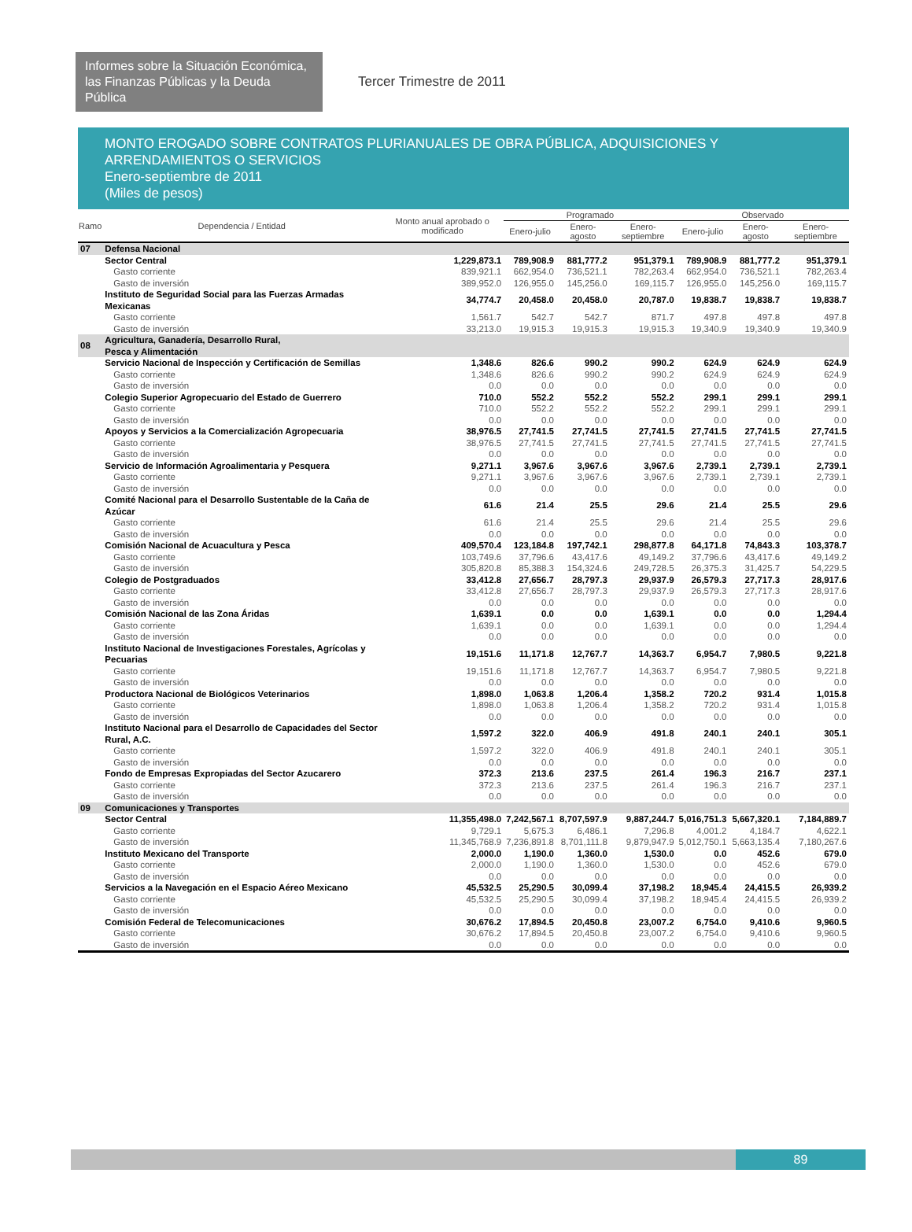Informes sobre la Situación Económica, las Finanzas Públicas y la Deuda Pública
Tercer Trimestre de 2011
MONTO EROGADO SOBRE CONTRATOS PLURIANUALES DE OBRA PÚBLICA, ADQUISICIONES Y ARRENDAMIENTOS O SERVICIOS
Enero-septiembre de 2011
(Miles de pesos)
| Ramo | Dependencia / Entidad | Monto anual aprobado o modificado | Programado | | | Observado | | |
| --- | --- | --- | --- | --- | --- | --- | --- | --- |
| | | | Enero-julio | Enero-agosto | Enero-septiembre | Enero-julio | Enero-agosto | Enero-septiembre |
| 07 | Defensa Nacional | | | | | | | |
| | Sector Central | 1,229,873.1 | 789,908.9 | 881,777.2 | 951,379.1 | 789,908.9 | 881,777.2 | 951,379.1 |
| | Gasto corriente | 839,921.1 | 662,954.0 | 736,521.1 | 782,263.4 | 662,954.0 | 736,521.1 | 782,263.4 |
| | Gasto de inversión | 389,952.0 | 126,955.0 | 145,256.0 | 169,115.7 | 126,955.0 | 145,256.0 | 169,115.7 |
| | Instituto de Seguridad Social para las Fuerzas Armadas Mexicanas | 34,774.7 | 20,458.0 | 20,458.0 | 20,787.0 | 19,838.7 | 19,838.7 | 19,838.7 |
| | Gasto corriente | 1,561.7 | 542.7 | 542.7 | 871.7 | 497.8 | 497.8 | 497.8 |
| | Gasto de inversión | 33,213.0 | 19,915.3 | 19,915.3 | 19,915.3 | 19,340.9 | 19,340.9 | 19,340.9 |
| 08 | Agricultura, Ganadería, Desarrollo Rural, Pesca y Alimentación | | | | | | | |
| | Servicio Nacional de Inspección y Certificación de Semillas | 1,348.6 | 826.6 | 990.2 | 990.2 | 624.9 | 624.9 | 624.9 |
| | Gasto corriente | 1,348.6 | 826.6 | 990.2 | 990.2 | 624.9 | 624.9 | 624.9 |
| | Gasto de inversión | 0.0 | 0.0 | 0.0 | 0.0 | 0.0 | 0.0 | 0.0 |
| | Colegio Superior Agropecuario del Estado de Guerrero | 710.0 | 552.2 | 552.2 | 552.2 | 299.1 | 299.1 | 299.1 |
| | Gasto corriente | 710.0 | 552.2 | 552.2 | 552.2 | 299.1 | 299.1 | 299.1 |
| | Gasto de inversión | 0.0 | 0.0 | 0.0 | 0.0 | 0.0 | 0.0 | 0.0 |
| | Apoyos y Servicios a la Comercialización Agropecuaria | 38,976.5 | 27,741.5 | 27,741.5 | 27,741.5 | 27,741.5 | 27,741.5 | 27,741.5 |
| | Gasto corriente | 38,976.5 | 27,741.5 | 27,741.5 | 27,741.5 | 27,741.5 | 27,741.5 | 27,741.5 |
| | Gasto de inversión | 0.0 | 0.0 | 0.0 | 0.0 | 0.0 | 0.0 | 0.0 |
| | Servicio de Información Agroalimentaria y Pesquera | 9,271.1 | 3,967.6 | 3,967.6 | 3,967.6 | 2,739.1 | 2,739.1 | 2,739.1 |
| | Gasto corriente | 9,271.1 | 3,967.6 | 3,967.6 | 3,967.6 | 2,739.1 | 2,739.1 | 2,739.1 |
| | Gasto de inversión | 0.0 | 0.0 | 0.0 | 0.0 | 0.0 | 0.0 | 0.0 |
| | Comité Nacional para el Desarrollo Sustentable de la Caña de Azúcar | 61.6 | 21.4 | 25.5 | 29.6 | 21.4 | 25.5 | 29.6 |
| | Gasto corriente | 61.6 | 21.4 | 25.5 | 29.6 | 21.4 | 25.5 | 29.6 |
| | Gasto de inversión | 0.0 | 0.0 | 0.0 | 0.0 | 0.0 | 0.0 | 0.0 |
| | Comisión Nacional de Acuacultura y Pesca | 409,570.4 | 123,184.8 | 197,742.1 | 298,877.8 | 64,171.8 | 74,843.3 | 103,378.7 |
| | Gasto corriente | 103,749.6 | 37,796.6 | 43,417.6 | 49,149.2 | 37,796.6 | 43,417.6 | 49,149.2 |
| | Gasto de inversión | 305,820.8 | 85,388.3 | 154,324.6 | 249,728.5 | 26,375.3 | 31,425.7 | 54,229.5 |
| | Colegio de Postgraduados | 33,412.8 | 27,656.7 | 28,797.3 | 29,937.9 | 26,579.3 | 27,717.3 | 28,917.6 |
| | Gasto corriente | 33,412.8 | 27,656.7 | 28,797.3 | 29,937.9 | 26,579.3 | 27,717.3 | 28,917.6 |
| | Gasto de inversión | 0.0 | 0.0 | 0.0 | 0.0 | 0.0 | 0.0 | 0.0 |
| | Comisión Nacional de las Zona Áridas | 1,639.1 | 0.0 | 0.0 | 1,639.1 | 0.0 | 0.0 | 1,294.4 |
| | Gasto corriente | 1,639.1 | 0.0 | 0.0 | 1,639.1 | 0.0 | 0.0 | 1,294.4 |
| | Gasto de inversión | 0.0 | 0.0 | 0.0 | 0.0 | 0.0 | 0.0 | 0.0 |
| | Instituto Nacional de Investigaciones Forestales, Agrícolas y Pecuarias | 19,151.6 | 11,171.8 | 12,767.7 | 14,363.7 | 6,954.7 | 7,980.5 | 9,221.8 |
| | Gasto corriente | 19,151.6 | 11,171.8 | 12,767.7 | 14,363.7 | 6,954.7 | 7,980.5 | 9,221.8 |
| | Gasto de inversión | 0.0 | 0.0 | 0.0 | 0.0 | 0.0 | 0.0 | 0.0 |
| | Productora Nacional de Biológicos Veterinarios | 1,898.0 | 1,063.8 | 1,206.4 | 1,358.2 | 720.2 | 931.4 | 1,015.8 |
| | Gasto corriente | 1,898.0 | 1,063.8 | 1,206.4 | 1,358.2 | 720.2 | 931.4 | 1,015.8 |
| | Gasto de inversión | 0.0 | 0.0 | 0.0 | 0.0 | 0.0 | 0.0 | 0.0 |
| | Instituto Nacional para el Desarrollo de Capacidades del Sector Rural, A.C. | 1,597.2 | 322.0 | 406.9 | 491.8 | 240.1 | 240.1 | 305.1 |
| | Gasto corriente | 1,597.2 | 322.0 | 406.9 | 491.8 | 240.1 | 240.1 | 305.1 |
| | Gasto de inversión | 0.0 | 0.0 | 0.0 | 0.0 | 0.0 | 0.0 | 0.0 |
| | Fondo de Empresas Expropiadas del Sector Azucarero | 372.3 | 213.6 | 237.5 | 261.4 | 196.3 | 216.7 | 237.1 |
| | Gasto corriente | 372.3 | 213.6 | 237.5 | 261.4 | 196.3 | 216.7 | 237.1 |
| | Gasto de inversión | 0.0 | 0.0 | 0.0 | 0.0 | 0.0 | 0.0 | 0.0 |
| 09 | Comunicaciones y Transportes | | | | | | | |
| | Sector Central | 11,355,498.0 | 7,242,567.1 | 8,707,597.9 | 9,887,244.7 | 5,016,751.3 | 5,667,320.1 | 7,184,889.7 |
| | Gasto corriente | 9,729.1 | 5,675.3 | 6,486.1 | 7,296.8 | 4,001.2 | 4,184.7 | 4,622.1 |
| | Gasto de inversión | 11,345,768.9 | 7,236,891.8 | 8,701,111.8 | 9,879,947.9 | 5,012,750.1 | 5,663,135.4 | 7,180,267.6 |
| | Instituto Mexicano del Transporte | 2,000.0 | 1,190.0 | 1,360.0 | 1,530.0 | 0.0 | 452.6 | 679.0 |
| | Gasto corriente | 2,000.0 | 1,190.0 | 1,360.0 | 1,530.0 | 0.0 | 452.6 | 679.0 |
| | Gasto de inversión | 0.0 | 0.0 | 0.0 | 0.0 | 0.0 | 0.0 | 0.0 |
| | Servicios a la Navegación en el Espacio Aéreo Mexicano | 45,532.5 | 25,290.5 | 30,099.4 | 37,198.2 | 18,945.4 | 24,415.5 | 26,939.2 |
| | Gasto corriente | 45,532.5 | 25,290.5 | 30,099.4 | 37,198.2 | 18,945.4 | 24,415.5 | 26,939.2 |
| | Gasto de inversión | 0.0 | 0.0 | 0.0 | 0.0 | 0.0 | 0.0 | 0.0 |
| | Comisión Federal de Telecomunicaciones | 30,676.2 | 17,894.5 | 20,450.8 | 23,007.2 | 6,754.0 | 9,410.6 | 9,960.5 |
| | Gasto corriente | 30,676.2 | 17,894.5 | 20,450.8 | 23,007.2 | 6,754.0 | 9,410.6 | 9,960.5 |
| | Gasto de inversión | 0.0 | 0.0 | 0.0 | 0.0 | 0.0 | 0.0 | 0.0 |
89